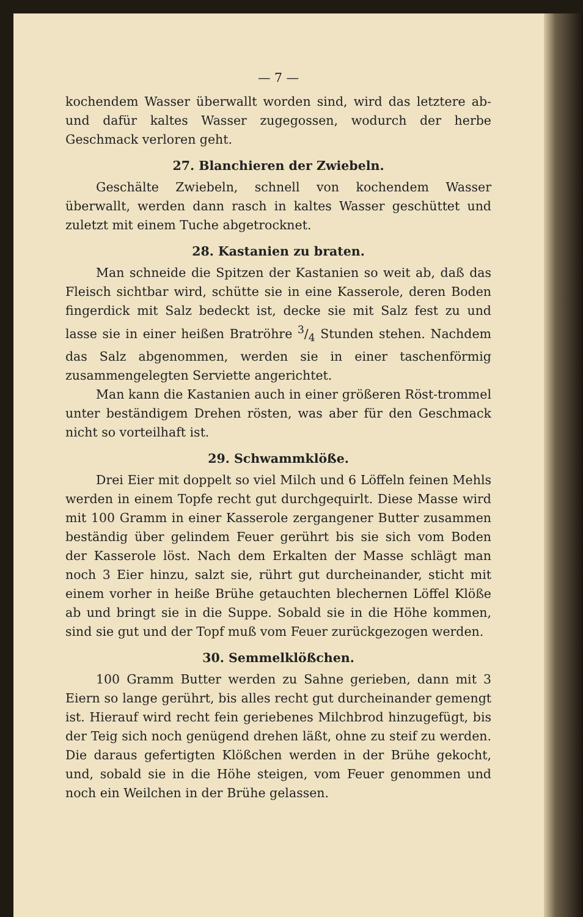— 7 —
kochendem Wasser überwallt worden sind, wird das letztere ab- und dafür kaltes Wasser zugegossen, wodurch der herbe Geschmack verloren geht.
27. Blanchieren der Zwiebeln.
Geschälte Zwiebeln, schnell von kochendem Wasser überwallt, werden dann rasch in kaltes Wasser geschüttet und zuletzt mit einem Tuche abgetrocknet.
28. Kastanien zu braten.
Man schneide die Spitzen der Kastanien so weit ab, daß das Fleisch sichtbar wird, schütte sie in eine Kasserole, deren Boden fingerdick mit Salz bedeckt ist, decke sie mit Salz fest zu und lasse sie in einer heißen Bratröhre 3/4 Stunden stehen. Nachdem das Salz abgenommen, werden sie in einer taschenförmig zusammengelegten Serviette angerichtet.
Man kann die Kastanien auch in einer größeren Röst-trommel unter beständigem Drehen rösten, was aber für den Geschmack nicht so vorteilhaft ist.
29. Schwammklöße.
Drei Eier mit doppelt so viel Milch und 6 Löffeln feinen Mehls werden in einem Topfe recht gut durchgequirlt. Diese Masse wird mit 100 Gramm in einer Kasserole zergangener Butter zusammen beständig über gelindem Feuer gerührt bis sie sich vom Boden der Kasserole löst. Nach dem Erkalten der Masse schlägt man noch 3 Eier hinzu, salzt sie, rührt gut durcheinander, sticht mit einem vorher in heiße Brühe getauchten blechernen Löffel Klöße ab und bringt sie in die Suppe. Sobald sie in die Höhe kommen, sind sie gut und der Topf muß vom Feuer zurückgezogen werden.
30. Semmelklößchen.
100 Gramm Butter werden zu Sahne gerieben, dann mit 3 Eiern so lange gerührt, bis alles recht gut durcheinander gemengt ist. Hierauf wird recht fein geriebenes Milchbrod hinzugefügt, bis der Teig sich noch genügend drehen läßt, ohne zu steif zu werden. Die daraus gefertigten Klößchen werden in der Brühe gekocht, und, sobald sie in die Höhe steigen, vom Feuer genommen und noch ein Weilchen in der Brühe gelassen.